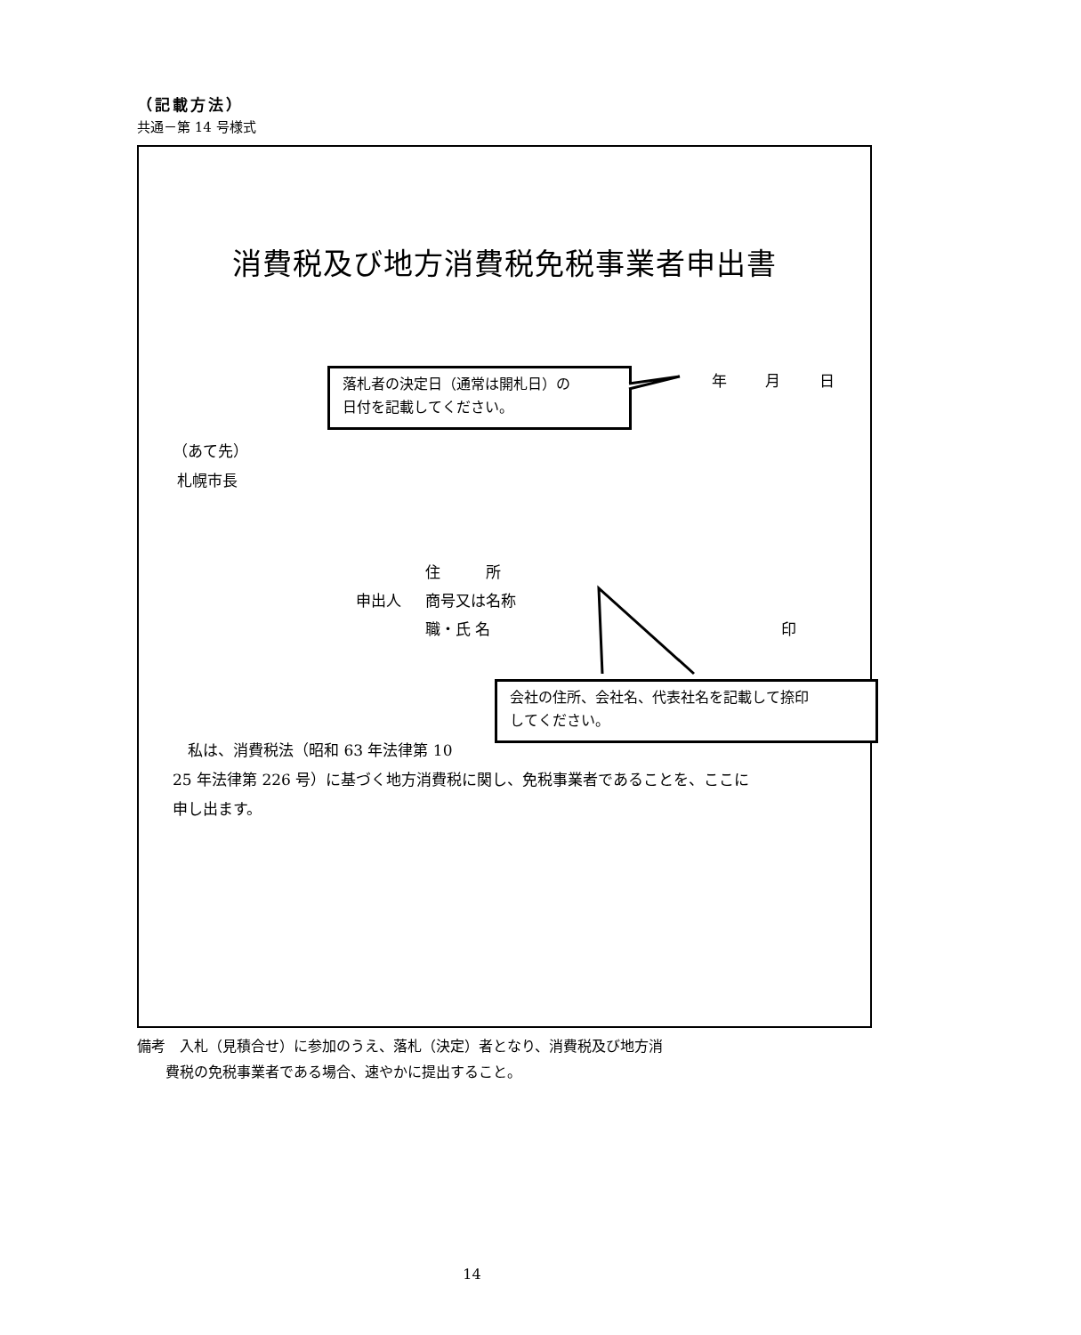（記載方法）
共通－第 14 号様式
消費税及び地方消費税免税事業者申出書
落札者の決定日（通常は開札日）の
日付を記載してください。
年 月 日
（あて先）
札幌市長
住　　　所
申出人 商号又は名称
職・氏 名 印
会社の住所、会社名、代表社名を記載して捺印
してください。
　私は、消費税法（昭和 63 年法律第 10
25 年法律第 226 号）に基づく地方消費税に関し、免税事業者であることを、ここに
申し出ます。
備考　入札（見積合せ）に参加のうえ、落札（決定）者となり、消費税及び地方消
　　費税の免税事業者である場合、速やかに提出すること。
14